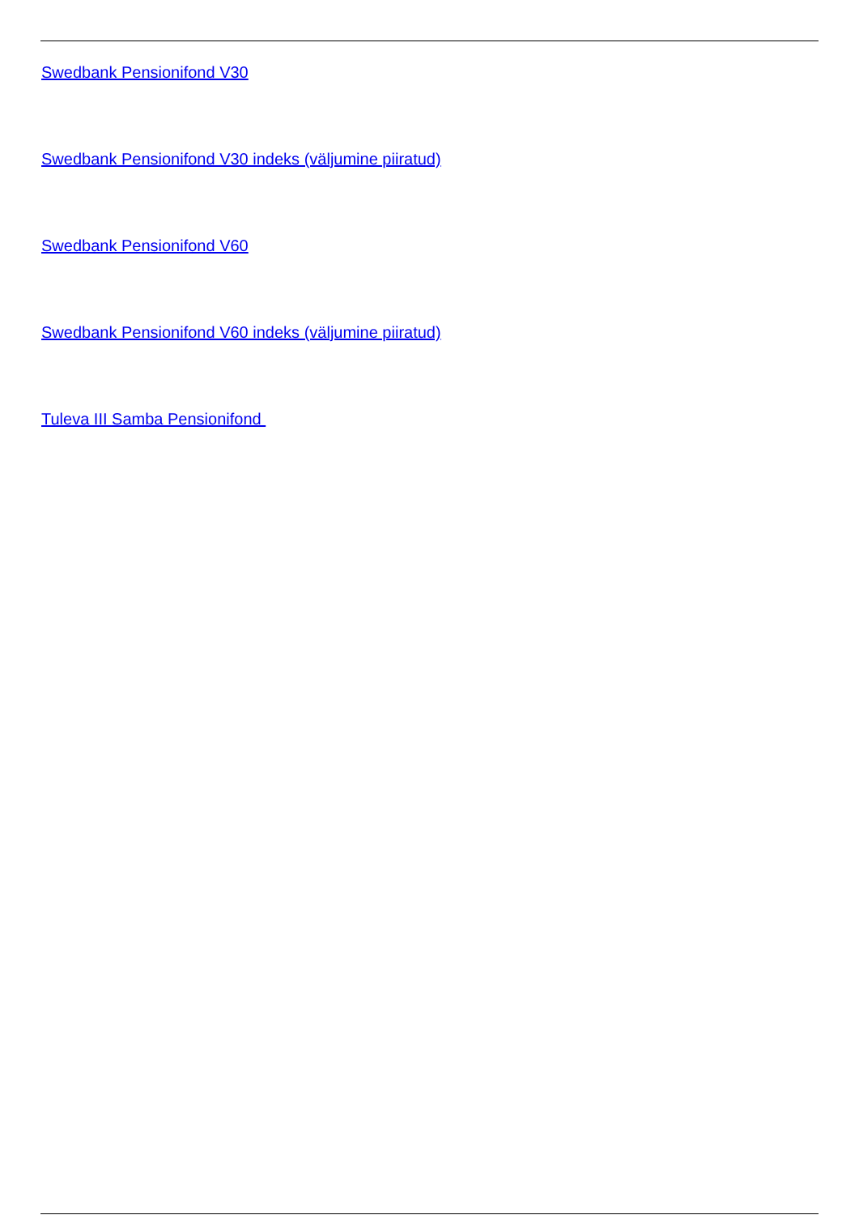Swedbank Pensionifond V30
Swedbank Pensionifond V30 indeks (väljumine piiratud)
Swedbank Pensionifond V60
Swedbank Pensionifond V60 indeks (väljumine piiratud)
Tuleva III Samba Pensionifond